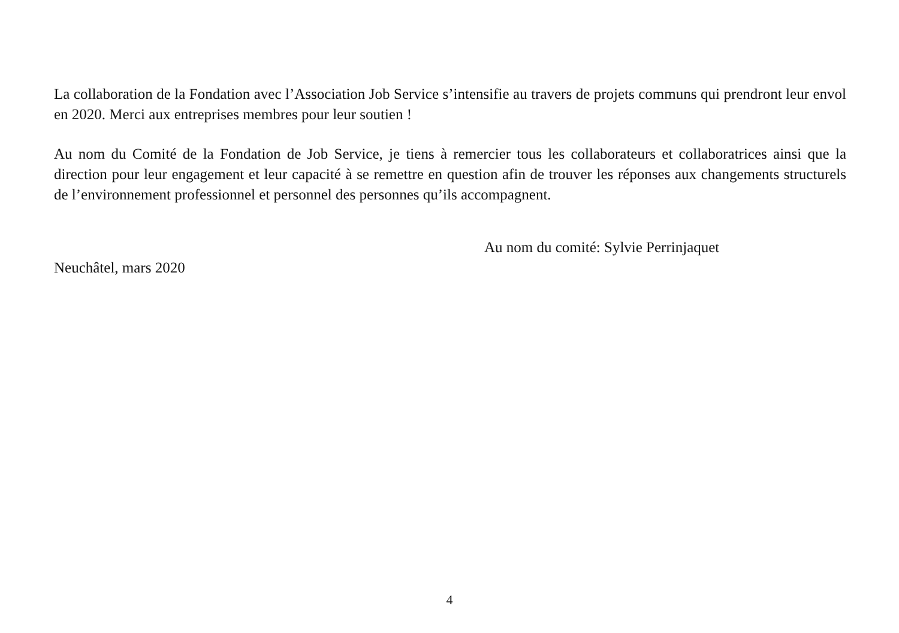La collaboration de la Fondation avec l’Association Job Service s’intensifie au travers de projets communs qui prendront leur envol en 2020. Merci aux entreprises membres pour leur soutien !
Au nom du Comité de la Fondation de Job Service, je tiens à remercier tous les collaborateurs et collaboratrices ainsi que la direction pour leur engagement et leur capacité à se remettre en question afin de trouver les réponses aux changements structurels de l’environnement professionnel et personnel des personnes qu’ils accompagnent.
Au nom du comité: Sylvie Perrinjaquet
Neuchâtel, mars 2020
4